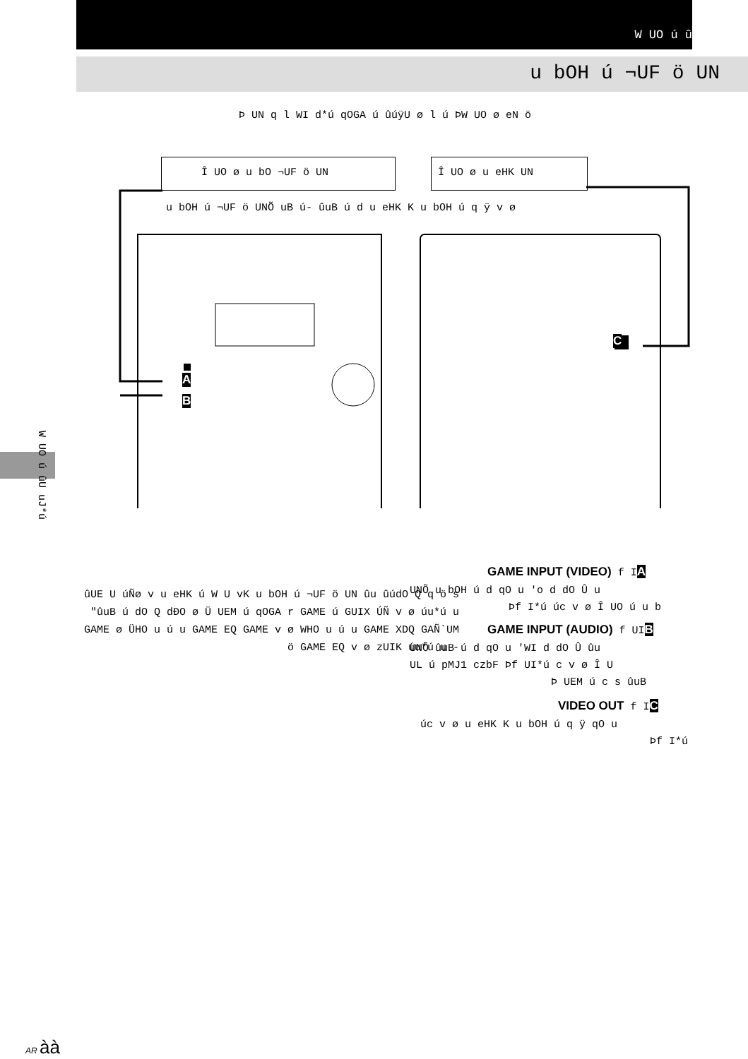W UO ú û
u bOH ú ¬UF ö UN
Þ UN q l WI d*ú qOGA ú ûúÿU ø l ú ÞW UO ø eN ö
Î UO ø u bO ¬UF ö UN Î UO ø u eHK UN
u bOH ú ¬UF ö UNÕ uB ú- ûuB ú d u eHK K u bOH ú q ÿ v ø
A
B
C
W UO ú ûU uJ*ú
ûUE U úÑø v u eHK ú W U vK u bOH ú ¬UF ö UN ûu ûúdO Q q ö s "ûuB ú dO Q dÐO ø Ü UEM ú qOGA r GAME ú GUIX ÚÑ v ø úu*ú u GAME ø ÜHO u ú u GAME EQ GAME v ø WHO u ú u GAME XDQ GAÑ`UM ö GAME EQ v ø zUIK úu*ú u -
GAME INPUT (VIDEO) f IA
UNÕ u bOH ú d qO u 'o d dO Û u
Þf I*ú úc v ø Î UO ú u b
GAME INPUT (AUDIO) f UIB
UNÕ ûuB ú d qO u 'WI d dO Û ûu
UL ú pMJ1 czbF Þf UI*ú c v ø Î U
Þ UEM ú c s ûuB
VIDEO OUT f IC
úc v ø u eHK K u bOH ú q ÿ qO u
Þf I*ú
AR àà